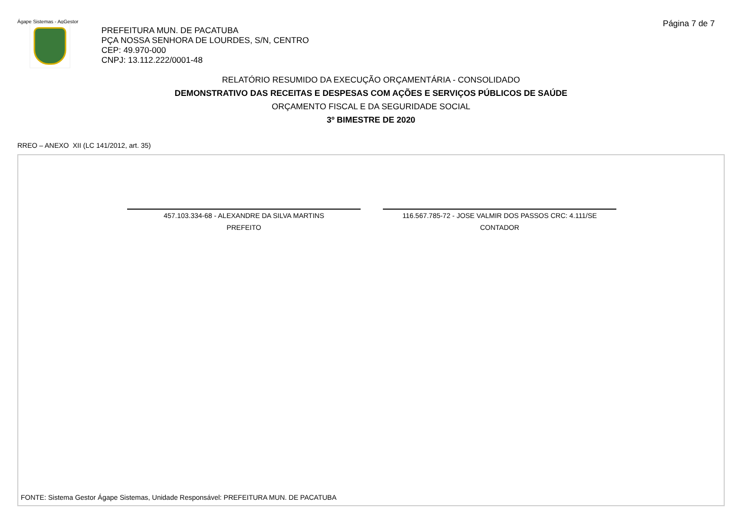Ágape Sistemas - AgGestor Página 7 de 7
PREFEITURA MUN. DE PACATUBA
PÇA NOSSA SENHORA DE LOURDES, S/N, CENTRO
CEP: 49.970-000
CNPJ: 13.112.222/0001-48
RELATÓRIO RESUMIDO DA EXECUÇÃO ORÇAMENTÁRIA - CONSOLIDADO
DEMONSTRATIVO DAS RECEITAS E DESPESAS COM AÇÕES E SERVIÇOS PÚBLICOS DE SAÚDE
ORÇAMENTO FISCAL E DA SEGURIDADE SOCIAL
3º BIMESTRE DE 2020
RREO – ANEXO XII (LC 141/2012, art. 35)
457.103.334-68 - ALEXANDRE DA SILVA MARTINS
PREFEITO
116.567.785-72 - JOSE VALMIR DOS PASSOS CRC: 4.111/SE
CONTADOR
FONTE: Sistema Gestor Ágape Sistemas, Unidade Responsável: PREFEITURA MUN. DE PACATUBA